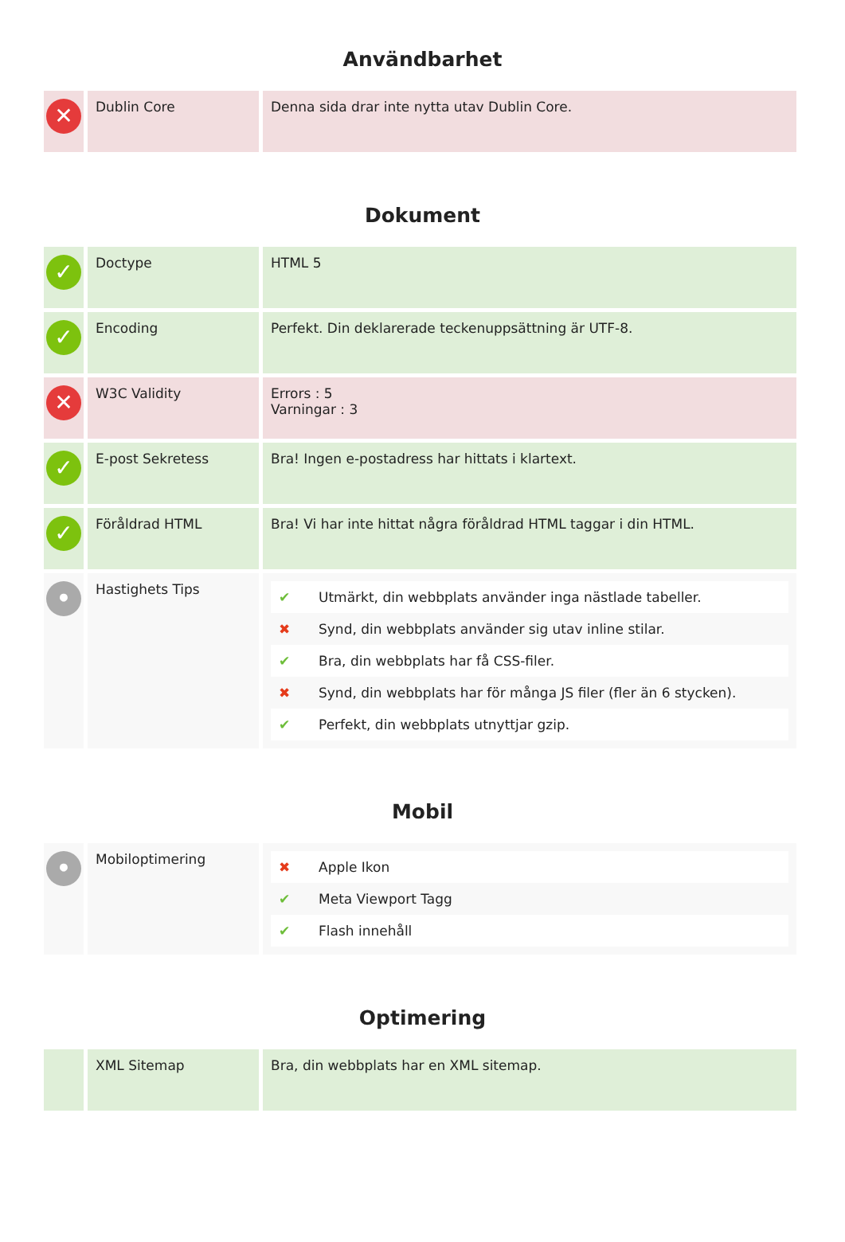Användbarhet
| ✕ | Dublin Core | Denna sida drar inte nytta utav Dublin Core. |
Dokument
| ✓ | Doctype | HTML 5 |
| ✓ | Encoding | Perfekt. Din deklarerade teckenuppsättning är UTF-8. |
| ✕ | W3C Validity | Errors : 5 Varningar : 3 |
| ✓ | E-post Sekretess | Bra! Ingen e-postadress har hittats i klartext. |
| ✓ | Föråldrad HTML | Bra! Vi har inte hittat några föråldrad HTML taggar i din HTML. |
| • | Hastighets Tips | / ✔ / Utmärkt, din webbplats använder inga nästlade tabeller. / / ✖ / Synd, din webbplats använder sig utav inline stilar. / / ✔ / Bra, din webbplats har få CSS-filer. / / ✖ / Synd, din webbplats har för många JS filer (fler än 6 stycken). / / ✔ / Perfekt, din webbplats utnyttjar gzip. / |
Mobil
| • | Mobiloptimering | / ✖ / Apple Ikon / / ✔ / Meta Viewport Tagg / / ✔ / Flash innehåll / |
Optimering
| | XML Sitemap | Bra, din webbplats har en XML sitemap. |